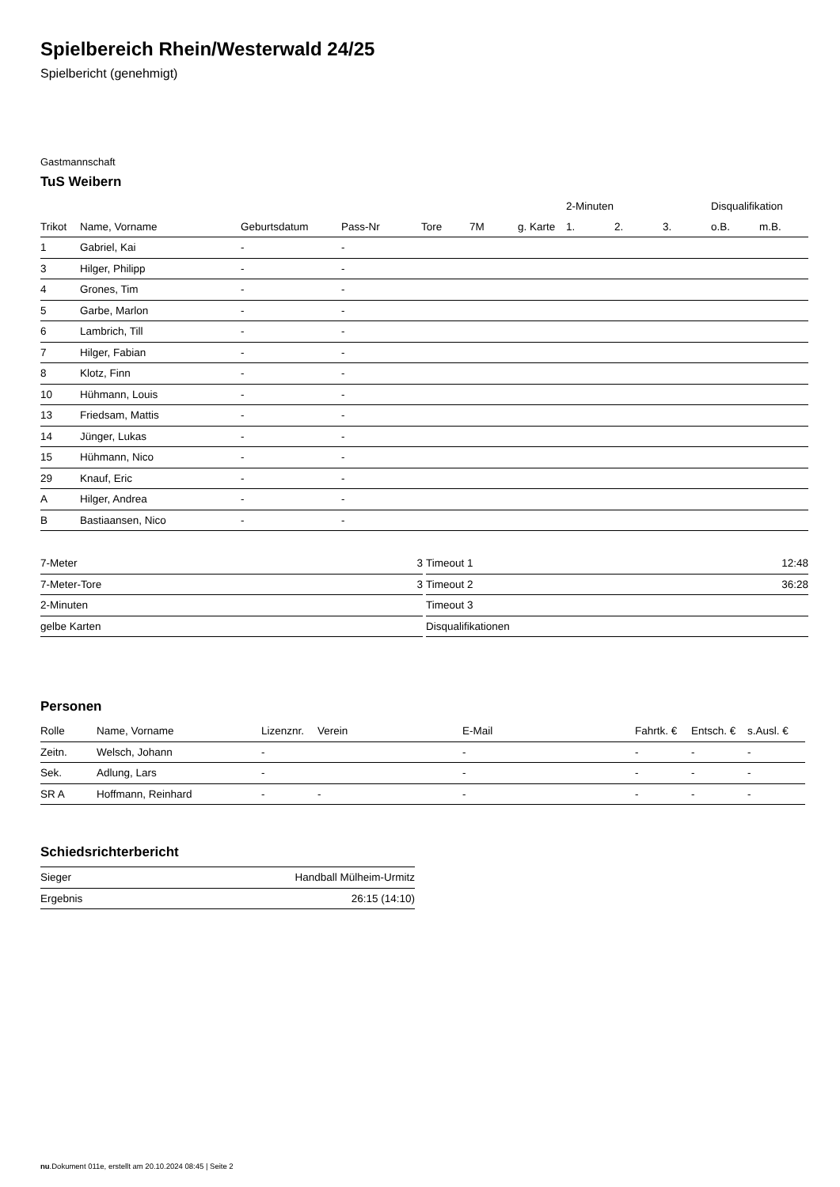Spielbereich Rhein/Westerwald 24/25
Spielbericht (genehmigt)
Gastmannschaft
TuS Weibern
| | | | | | | | 2-Minuten | | | Disqualifikation | |
| --- | --- | --- | --- | --- | --- | --- | --- | --- | --- | --- | --- |
| Trikot | Name, Vorname | Geburtsdatum | Pass-Nr | Tore | 7M | g. Karte | 1. | 2. | 3. | o.B. | m.B. |
| 1 | Gabriel, Kai | - | - | | | | | | | | |
| 3 | Hilger, Philipp | - | - | | | | | | | | |
| 4 | Grones, Tim | - | - | | | | | | | | |
| 5 | Garbe, Marlon | - | - | | | | | | | | |
| 6 | Lambrich, Till | - | - | | | | | | | | |
| 7 | Hilger, Fabian | - | - | | | | | | | | |
| 8 | Klotz, Finn | - | - | | | | | | | | |
| 10 | Hühmann, Louis | - | - | | | | | | | | |
| 13 | Friedsam, Mattis | - | - | | | | | | | | |
| 14 | Jünger, Lukas | - | - | | | | | | | | |
| 15 | Hühmann, Nico | - | - | | | | | | | | |
| 29 | Knauf, Eric | - | - | | | | | | | | |
| A | Hilger, Andrea | - | - | | | | | | | | |
| B | Bastiaansen, Nico | - | - | | | | | | | | |
| 7-Meter | 3 |
| 7-Meter-Tore | 3 |
| 2-Minuten | |
| gelbe Karten | |
| Timeout 1 | 12:48 |
| Timeout 2 | 36:28 |
| Timeout 3 | |
| Disqualifikationen | |
Personen
| Rolle | Name, Vorname | Lizenznr. | Verein | E-Mail | Fahrtk. € | Entsch. € | s.Ausl. € |
| --- | --- | --- | --- | --- | --- | --- | --- |
| Zeitn. | Welsch, Johann | - | | - | - | - | - |
| Sek. | Adlung, Lars | - | | - | - | - | - |
| SR A | Hoffmann, Reinhard | - | - | - | - | - | - |
Schiedsrichterbericht
| Sieger | Handball Mülheim-Urmitz |
| Ergebnis | 26:15 (14:10) |
nu.Dokument 011e, erstellt am 20.10.2024 08:45 | Seite 2